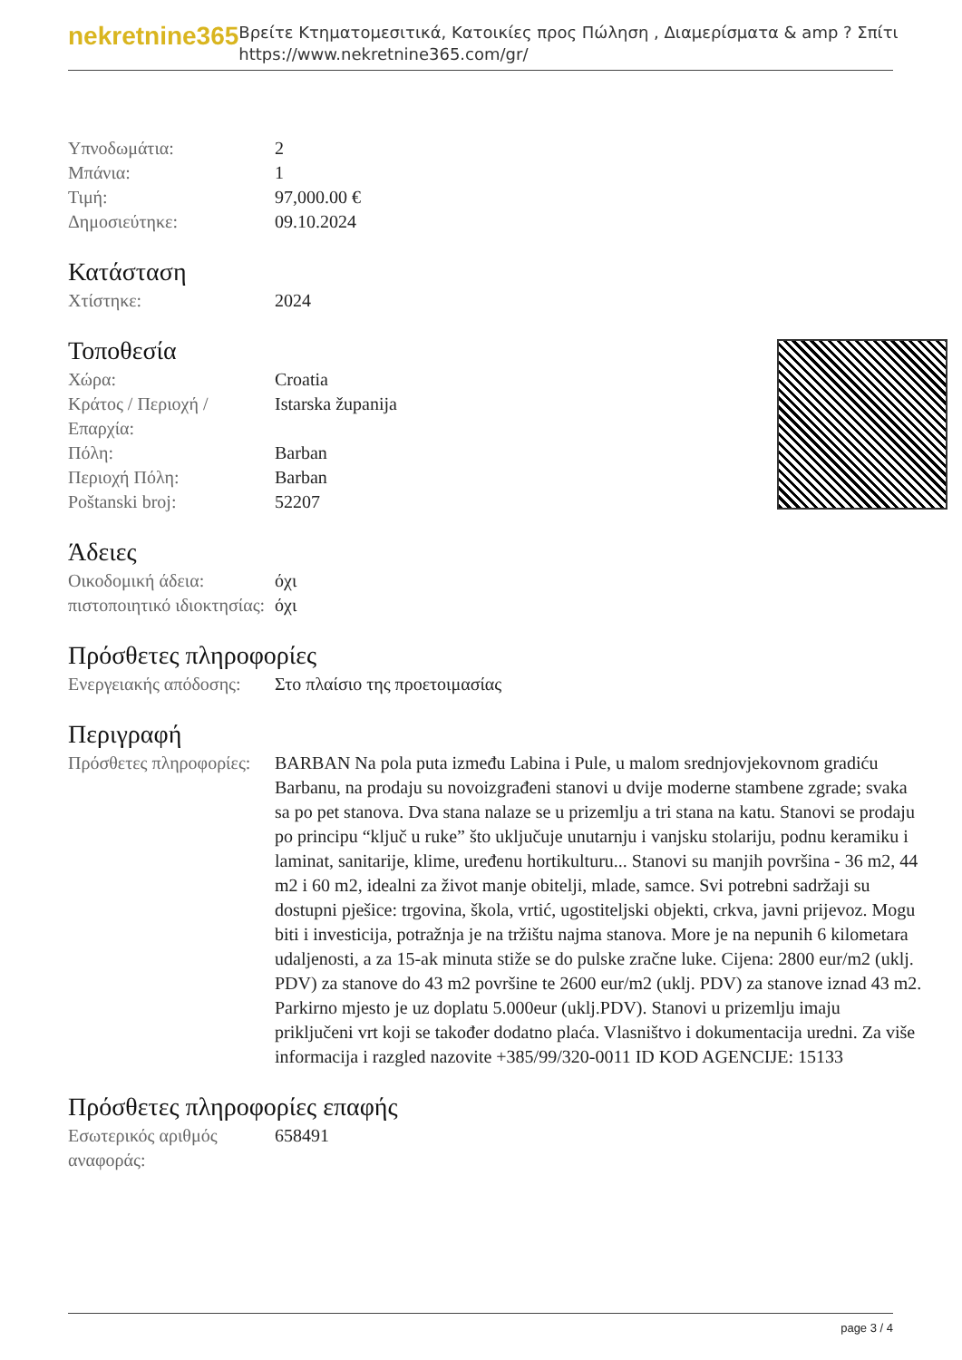nekretnine365
Βρείτε Κτηματομεσιτικά, Κατοικίες προς Πώληση , Διαμερίσματα & amp ? Σπίτι
https://www.nekretnine365.com/gr/
| Υπνοδωμάτια: | 2 |
| Μπάνια: | 1 |
| Τιμή: | 97,000.00 € |
| Δημοσιεύτηκε: | 09.10.2024 |
Κατάσταση
| Χτίστηκε: | 2024 |
Τοποθεσία
| Χώρα: | Croatia |
| Κράτος / Περιοχή / Επαρχία: | Istarska županija |
| Πόλη: | Barban |
| Περιοχή Πόλη: | Barban |
| Poštanski broj: | 52207 |
Άδειες
| Οικοδομική άδεια: | όχι |
| πιστοποιητικό ιδιοκτησίας: | όχι |
Πρόσθετες πληροφορίες
| Ενεργειακής απόδοσης: | Στο πλαίσιο της προετοιμασίας |
Περιγραφή
| Πρόσθετες πληροφορίες: | BARBAN Na pola puta između Labina i Pule, u malom srednjovjekovnom gradiću Barbanu, na prodaju su novoizgrađeni stanovi u dvije moderne stambene zgrade; svaka sa po pet stanova. Dva stana nalaze se u prizemlju a tri stana na katu. Stanovi se prodaju po principu “ključ u ruke” što uključuje unutarnju i vanjsku stolariju, podnu keramiku i laminat, sanitarije, klime, uređenu hortikulturu... Stanovi su manjih površina - 36 m2, 44 m2 i 60 m2, idealni za život manje obitelji, mlade, samce. Svi potrebni sadržaji su dostupni pješice: trgovina, škola, vrtić, ugostiteljski objekti, crkva, javni prijevoz. Mogu biti i investicija, potražnja je na tržištu najma stanova. More je na nepunih 6 kilometara udaljenosti, a za 15-ak minuta stiže se do pulske zračne luke. Cijena: 2800 eur/m2 (uklj. PDV) za stanove do 43 m2 površine te 2600 eur/m2 (uklj. PDV) za stanove iznad 43 m2. Parkirno mjesto je uz doplatu 5.000eur (uklj.PDV). Stanovi u prizemlju imaju priključeni vrt koji se također dodatno plaća. Vlasništvo i dokumentacija uredni. Za više informacija i razgled nazovite +385/99/320-0011 ID KOD AGENCIJE: 15133 |
Πρόσθετες πληροφορίες επαφής
| Εσωτερικός αριθμός αναφοράς: | 658491 |
page 3 / 4